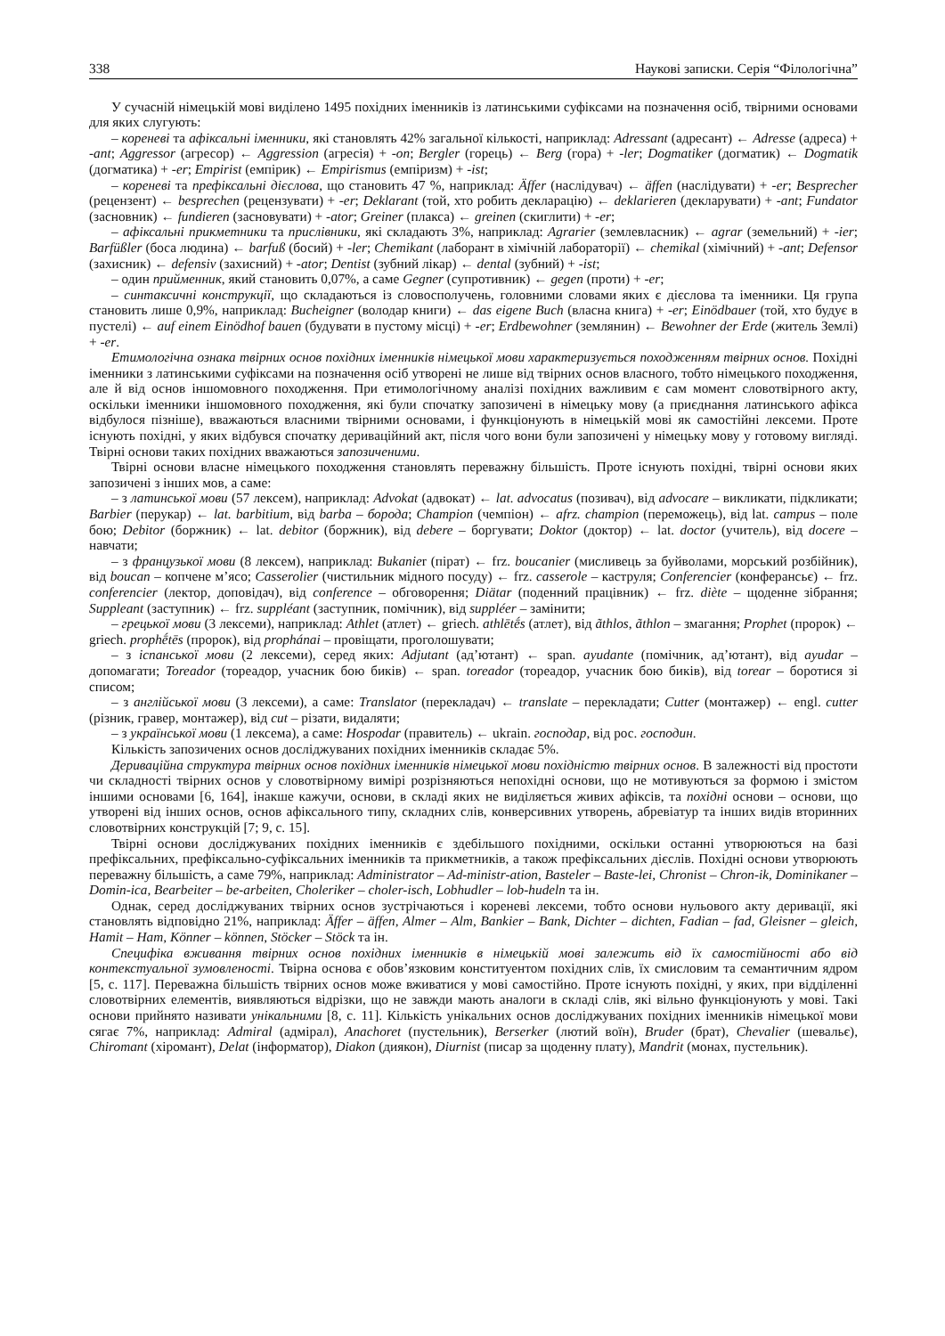338 Наукові записки. Серія “Філологічна”
У сучасній німецькій мові виділено 1495 похідних іменників із латинськими суфіксами на позначення осіб, твірними основами для яких слугують:
– кореневі та афіксальні іменники, які становлять 42% загальної кількості, наприклад: Adressant (адресант) ← Adresse (адреса) + -ant; Aggressor (агресор) ← Aggression (агресія) + -on; Bergler (горець) ← Berg (гора) + -ler; Dogmatiker (догматик) ← Dogmatik (догматика) + -er; Empirist (емпірик) ← Empirismus (емпіризм) + -ist;
– кореневі та префіксальні дієслова, що становить 47 %, наприклад: Äffer (наслідувач) ← äffen (наслідувати) + -er; Besprecher (рецензент) ← besprechen (рецензувати) + -er; Deklarant (той, хто робить декларацію) ← deklarieren (декларувати) + -ant; Fundator (засновник) ← fundieren (засновувати) + -ator; Greiner (плакса) ← greinen (скиглити) + -er;
– афіксальні прикметники та прислівники, які складають 3%, наприклад: Agrarier (землевласник) ← agrar (земельний) + -ier; Barfüßler (боса людина) ← barfuß (босий) + -ler; Chemikant (лаборант в хімічній лабораторії) ← chemikal (хімічний) + -ant; Defensor (захисник) ← defensiv (захисний) + -ator; Dentist (зубний лікар) ← dental (зубний) + -ist;
– один прийменник, який становить 0,07%, а саме Gegner (супротивник) ← gegen (проти) + -er;
– синтаксичні конструкції, що складаються із словосполучень, головними словами яких є дієслова та іменники. Ця група становить лише 0,9%, наприклад: Bucheigner (володар книги) ← das eigene Buch (власна книга) + -er; Einödbauer (той, хто будує в пустелі) ← auf einem Einödhof bauen (будувати в пустому місці) + -er; Erdbewohner (землянин) ← Bewohner der Erde (житель Землі) + -er.
Етимологічна ознака твірних основ похідних іменників німецької мови характеризується походженням твірних основ. Похідні іменники з латинськими суфіксами на позначення осіб утворені не лише від твірних основ власного, тобто німецького походження, але й від основ іншомовного походження. При етимологічному аналізі похідних важливим є сам момент словотвірного акту, оскільки іменники іншомовного походження, які були спочатку запозичені в німецьку мову (а приєднання латинського афікса відбулося пізніше), вважаються власними твірними основами, і функціонують в німецькій мові як самостійні лексеми. Проте існують похідні, у яких відбувся спочатку дериваційний акт, після чого вони були запозичені у німецьку мову у готовому вигляді. Твірні основи таких похідних вважаються запозиченими.
Твірні основи власне німецького походження становлять переважну більшість. Проте існують похідні, твірні основи яких запозичені з інших мов, а саме:
– з латинської мови (57 лексем), наприклад: Advokat (адвокат) ← lat. advocatus (позивач), від advocare – викликати, підкликати; Barbier (перукар) ← lat. barbitium, від barba – борода; Champion (чемпіон) ← afrz. champion (переможець), від lat. campus – поле бою; Debitor (боржник) ← lat. debitor (боржник), від debere – боргувати; Doktor (доктор) ← lat. doctor (учитель), від docere – навчати;
– з французької мови (8 лексем), наприклад: Bukanier (пірат) ← frz. boucanier (мисливець за буйволами, морський розбійник), від boucan – копчене м’ясо; Casserolier (чистильник мідного посуду) ← frz. casserole – каструля; Conferencier (конферансьє) ← frz. conferencier (лектор, доповідач), від conference – обговорення; Diätar (поденний працівник) ← frz. diète – щоденне зібрання; Suppleant (заступник) ← frz. suppléant (заступник, помічник), від suppléer – замінити;
– грецької мови (3 лексеми), наприклад: Athlet (атлет) ← griech. athlētḗs (атлет), від ãthlos, ãthlon – змагання; Prophet (пророк) ← griech. prophḗtēs (пророк), від prophánai – провіщати, проголошувати;
– з іспанської мови (2 лексеми), серед яких: Adjutant (ад’ютант) ← span. ayudante (помічник, ад’ютант), від ayudar – допомагати; Toreador (тореадор, учасник бою биків) ← span. toreador (тореадор, учасник бою биків), від torear – боротися зі списом;
– з англійської мови (3 лексеми), а саме: Translator (перекладач) ← translate – перекладати; Cutter (монтажер) ← engl. cutter (різник, гравер, монтажер), від cut – різати, видаляти;
– з української мови (1 лексема), а саме: Hospodar (правитель) ← ukrain. господар, від рос. господин.
Кількість запозичених основ досліджуваних похідних іменників складає 5%.
Дериваційна структура твірних основ похідних іменників німецької мови похідністю твірних основ. В залежності від простоти чи складності твірних основ у словотвірному вимірі розрізняються непохідні основи, що не мотивуються за формою і змістом іншими основами [6, 164], інакше кажучи, основи, в складі яких не виділяється живих афіксів, та похідні основи – основи, що утворені від інших основ, основ афіксального типу, складних слів, конверсивних утворень, абревіатур та інших видів вторинних словотвірних конструкцій [7; 9, с. 15].
Твірні основи досліджуваних похідних іменників є здебільшого похідними, оскільки останні утворюються на базі префіксальних, префіксально-суфіксальних іменників та прикметників, а також префіксальних дієслів. Похідні основи утворюють переважну більшість, а саме 79%, наприклад: Administrator – Ad-ministr-ation, Basteler – Baste-lei, Chronist – Chron-ik, Dominikaner – Domin-ica, Bearbeiter – be-arbeiten, Choleriker – choler-isch, Lobhudler – lob-hudeln та ін.
Однак, серед досліджуваних твірних основ зустрічаються і кореневі лексеми, тобто основи нульового акту деривації, які становлять відповідно 21%, наприклад: Äffer – äffen, Almer – Alm, Bankier – Bank, Dichter – dichten, Fadian – fad, Gleisner – gleich, Hamit – Ham, Könner – können, Stöcker – Stöck та ін.
Специфіка вживання твірних основ похідних іменників в німецькій мові залежить від їх самостійності або від контекстуальної зумовленості. Твірна основа є обов’язковим конституентом похідних слів, їх смисловим та семантичним ядром [5, с. 117]. Переважна більшість твірних основ може вживатися у мові самостійно. Проте існують похідні, у яких, при відділенні словотвірних елементів, виявляються відрізки, що не завжди мають аналоги в складі слів, які вільно функціонують у мові. Такі основи прийнято називати унікальними [8, с. 11]. Кількість унікальних основ досліджуваних похідних іменників німецької мови сягає 7%, наприклад: Admiral (адмірал), Anachoret (пустельник), Berserker (лютий воїн), Bruder (брат), Chevalier (шевальє), Chiromant (хіромант), Delat (інформатор), Diakon (диякон), Diurnist (писар за щоденну плату), Mandrit (монах, пустельник).